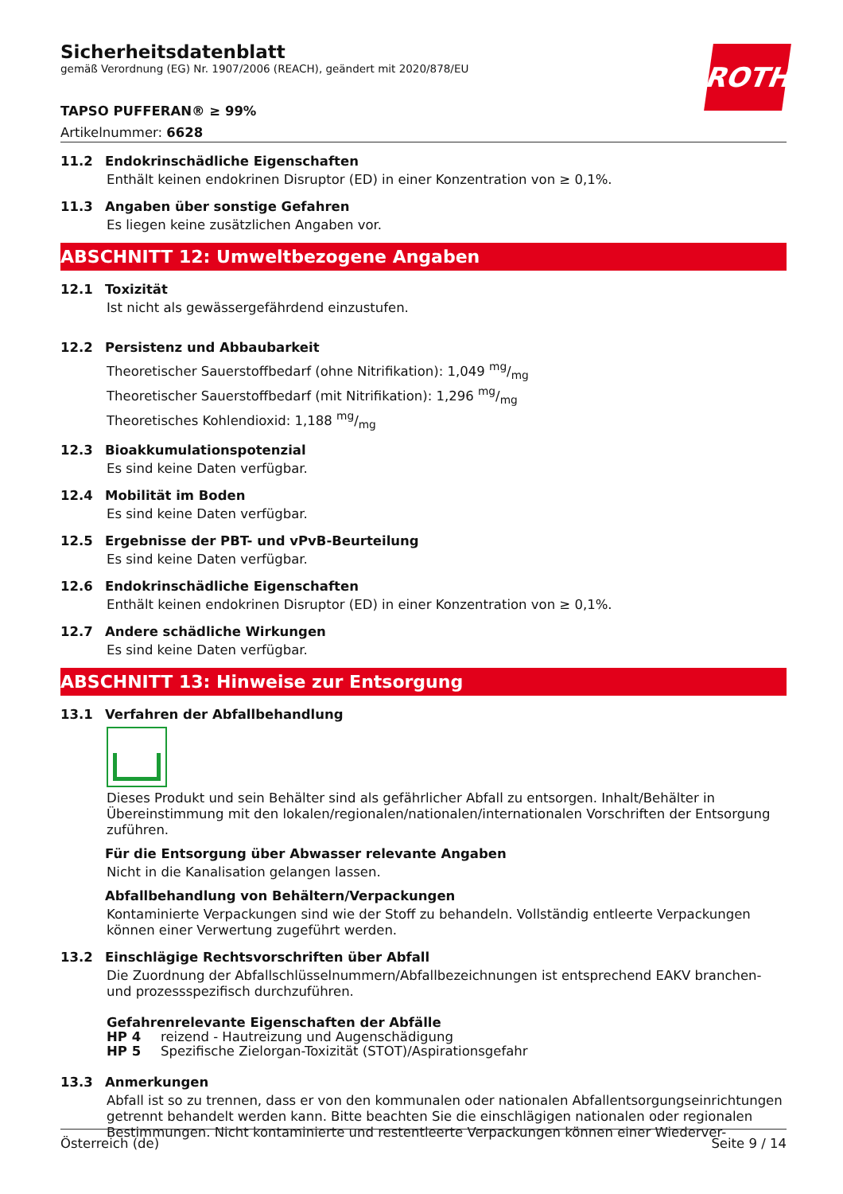Sicherheitsdatenblatt
gemäß Verordnung (EG) Nr. 1907/2006 (REACH), geändert mit 2020/878/EU
ROTH
TAPSO PUFFERAN® ≥ 99%
Artikelnummer: 6628
11.2 Endokrinschädliche Eigenschaften
Enthält keinen endokrinen Disruptor (ED) in einer Konzentration von ≥ 0,1%.
11.3 Angaben über sonstige Gefahren
Es liegen keine zusätzlichen Angaben vor.
ABSCHNITT 12: Umweltbezogene Angaben
12.1 Toxizität
Ist nicht als gewässergefährdend einzustufen.
12.2 Persistenz und Abbaubarkeit
Theoretischer Sauerstoffbedarf (ohne Nitrifikation): 1,049 mg/mg
Theoretischer Sauerstoffbedarf (mit Nitrifikation): 1,296 mg/mg
Theoretisches Kohlendioxid: 1,188 mg/mg
12.3 Bioakkumulationspotenzial
Es sind keine Daten verfügbar.
12.4 Mobilität im Boden
Es sind keine Daten verfügbar.
12.5 Ergebnisse der PBT- und vPvB-Beurteilung
Es sind keine Daten verfügbar.
12.6 Endokrinschädliche Eigenschaften
Enthält keinen endokrinen Disruptor (ED) in einer Konzentration von ≥ 0,1%.
12.7 Andere schädliche Wirkungen
Es sind keine Daten verfügbar.
ABSCHNITT 13: Hinweise zur Entsorgung
13.1 Verfahren der Abfallbehandlung
Dieses Produkt und sein Behälter sind als gefährlicher Abfall zu entsorgen. Inhalt/Behälter in Übereinstimmung mit den lokalen/regionalen/nationalen/internationalen Vorschriften der Entsorgung zuführen.
Für die Entsorgung über Abwasser relevante Angaben
Nicht in die Kanalisation gelangen lassen.
Abfallbehandlung von Behältern/Verpackungen
Kontaminierte Verpackungen sind wie der Stoff zu behandeln. Vollständig entleerte Verpackungen können einer Verwertung zugeführt werden.
13.2 Einschlägige Rechtsvorschriften über Abfall
Die Zuordnung der Abfallschlüsselnummern/Abfallbezeichnungen ist entsprechend EAKV branchen- und prozessspezifisch durchzuführen.
Gefahrenrelevante Eigenschaften der Abfälle
HP 4 reizend - Hautreizung und Augenschädigung
HP 5 Spezifische Zielorgan-Toxizität (STOT)/Aspirationsgefahr
13.3 Anmerkungen
Abfall ist so zu trennen, dass er von den kommunalen oder nationalen Abfallentsorgungseinrichtungen getrennt behandelt werden kann. Bitte beachten Sie die einschlägigen nationalen oder regionalen Bestimmungen. Nicht kontaminierte und restentleerte Verpackungen können einer Wiederver-
Österreich (de) Seite 9 / 14